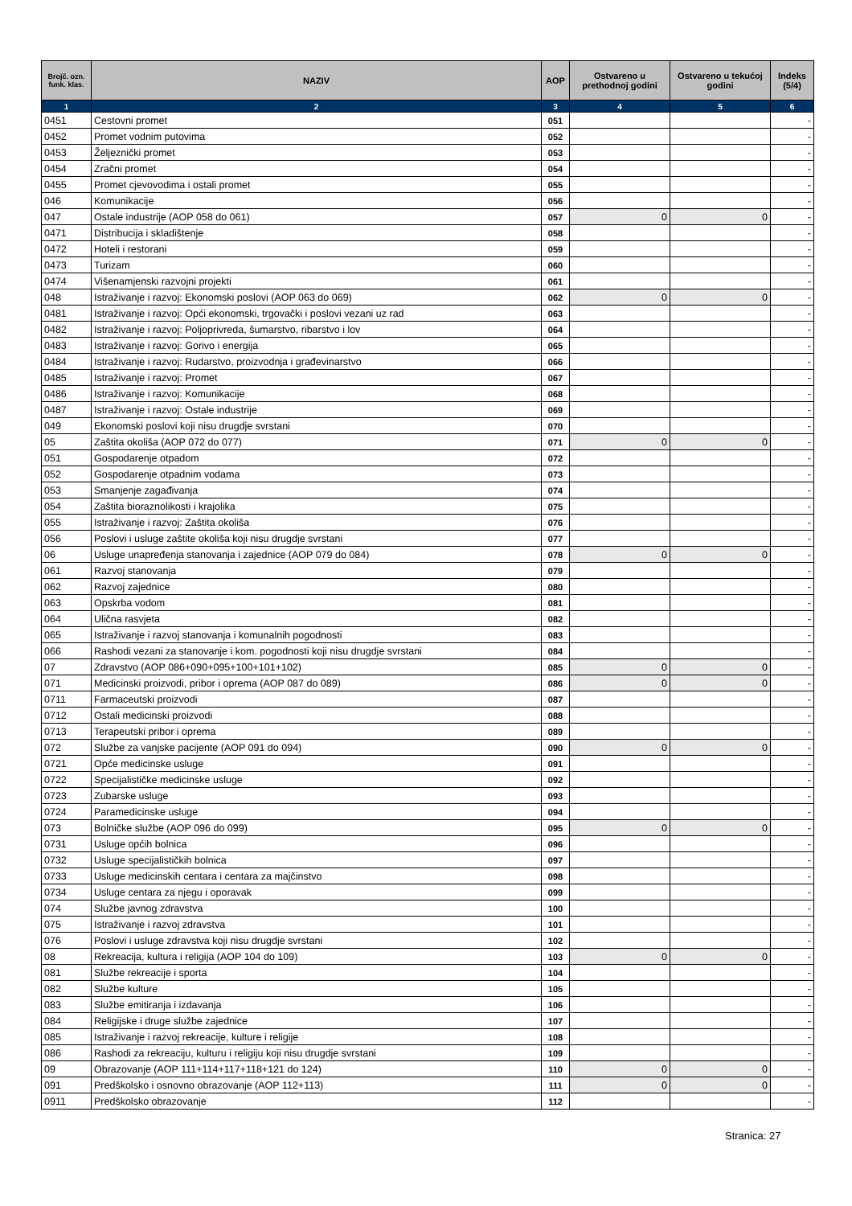| Brojč. ozn. funk. klas. | NAZIV | AOP | Ostvareno u prethodnoj godini | Ostvareno u tekućoj godini | Indeks (5/4) |
| --- | --- | --- | --- | --- | --- |
| 1 | 2 | 3 | 4 | 5 | 6 |
| 0451 | Cestovni promet | 051 | | | - |
| 0452 | Promet vodnim putovima | 052 | | | - |
| 0453 | Željeznički promet | 053 | | | - |
| 0454 | Zračni promet | 054 | | | - |
| 0455 | Promet cjevovodima i ostali promet | 055 | | | - |
| 046 | Komunikacije | 056 | | | - |
| 047 | Ostale industrije (AOP 058 do 061) | 057 | 0 | 0 | - |
| 0471 | Distribucija i skladištenje | 058 | | | - |
| 0472 | Hoteli i restorani | 059 | | | - |
| 0473 | Turizam | 060 | | | - |
| 0474 | Višenamjenski razvojni projekti | 061 | | | - |
| 048 | Istraživanje i razvoj: Ekonomski poslovi (AOP 063 do 069) | 062 | 0 | 0 | - |
| 0481 | Istraživanje i razvoj: Opći ekonomski, trgovački i poslovi vezani uz rad | 063 | | | - |
| 0482 | Istraživanje i razvoj: Poljoprivreda, šumarstvo, ribarstvo i lov | 064 | | | - |
| 0483 | Istraživanje i razvoj: Gorivo i energija | 065 | | | - |
| 0484 | Istraživanje i razvoj: Rudarstvo, proizvodnja i građevinarstvo | 066 | | | - |
| 0485 | Istraživanje i razvoj: Promet | 067 | | | - |
| 0486 | Istraživanje i razvoj: Komunikacije | 068 | | | - |
| 0487 | Istraživanje i razvoj: Ostale industrije | 069 | | | - |
| 049 | Ekonomski poslovi koji nisu drugdje svrstani | 070 | | | - |
| 05 | Zaštita okoliša (AOP 072 do 077) | 071 | 0 | 0 | - |
| 051 | Gospodarenje otpadom | 072 | | | - |
| 052 | Gospodarenje otpadnim vodama | 073 | | | - |
| 053 | Smanjenje zagađivanja | 074 | | | - |
| 054 | Zaštita bioraznolikosti i krajolika | 075 | | | - |
| 055 | Istraživanje i razvoj: Zaštita okoliša | 076 | | | - |
| 056 | Poslovi i usluge zaštite okoliša koji nisu drugdje svrstani | 077 | | | - |
| 06 | Usluge unapređenja stanovanja i zajednice (AOP 079 do 084) | 078 | 0 | 0 | - |
| 061 | Razvoj stanovanja | 079 | | | - |
| 062 | Razvoj zajednice | 080 | | | - |
| 063 | Opskrba vodom | 081 | | | - |
| 064 | Ulična rasvjeta | 082 | | | - |
| 065 | Istraživanje i razvoj stanovanja i komunalnih pogodnosti | 083 | | | - |
| 066 | Rashodi vezani za stanovanje i kom. pogodnosti koji nisu drugdje svrstani | 084 | | | - |
| 07 | Zdravstvo (AOP 086+090+095+100+101+102) | 085 | 0 | 0 | - |
| 071 | Medicinski proizvodi, pribor i oprema (AOP 087 do 089) | 086 | 0 | 0 | - |
| 0711 | Farmaceutski proizvodi | 087 | | | - |
| 0712 | Ostali medicinski proizvodi | 088 | | | - |
| 0713 | Terapeutski pribor i oprema | 089 | | | - |
| 072 | Službe za vanjske pacijente (AOP 091 do 094) | 090 | 0 | 0 | - |
| 0721 | Opće medicinske usluge | 091 | | | - |
| 0722 | Specijalističke medicinske usluge | 092 | | | - |
| 0723 | Zubarske usluge | 093 | | | - |
| 0724 | Paramedicinske usluge | 094 | | | - |
| 073 | Bolničke službe (AOP 096 do 099) | 095 | 0 | 0 | - |
| 0731 | Usluge općih bolnica | 096 | | | - |
| 0732 | Usluge specijalističkih bolnica | 097 | | | - |
| 0733 | Usluge medicinskih centara i centara za majčinstvo | 098 | | | - |
| 0734 | Usluge centara za njegu i oporavak | 099 | | | - |
| 074 | Službe javnog zdravstva | 100 | | | - |
| 075 | Istraživanje i razvoj zdravstva | 101 | | | - |
| 076 | Poslovi i usluge zdravstva koji nisu drugdje svrstani | 102 | | | - |
| 08 | Rekreacija, kultura i religija (AOP 104 do 109) | 103 | 0 | 0 | - |
| 081 | Službe rekreacije i sporta | 104 | | | - |
| 082 | Službe kulture | 105 | | | - |
| 083 | Službe emitiranja i izdavanja | 106 | | | - |
| 084 | Religijske i druge službe zajednice | 107 | | | - |
| 085 | Istraživanje i razvoj rekreacije, kulture i religije | 108 | | | - |
| 086 | Rashodi za rekreaciju, kulturu i religiju koji nisu drugdje svrstani | 109 | | | - |
| 09 | Obrazovanje (AOP 111+114+117+118+121 do 124) | 110 | 0 | 0 | - |
| 091 | Predškolsko i osnovno obrazovanje (AOP 112+113) | 111 | 0 | 0 | - |
| 0911 | Predškolsko obrazovanje | 112 | | | - |
Stranica: 27